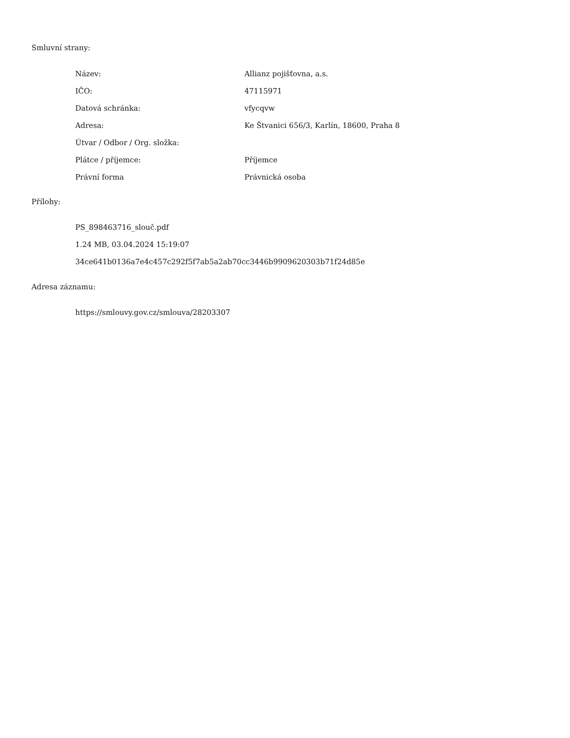Smluvní strany:
| Název: | Allianz pojišťovna, a.s. |
| IČO: | 47115971 |
| Datová schránka: | vfycqvw |
| Adresa: | Ke Štvanici 656/3, Karlín, 18600, Praha 8 |
| Útvar / Odbor / Org. složka: | |
| Plátce / příjemce: | Příjemce |
| Právní forma | Právnická osoba |
Přílohy:
PS_898463716_slouč.pdf
1.24 MB, 03.04.2024 15:19:07
34ce641b0136a7e4c457c292f5f7ab5a2ab70cc3446b9909620303b71f24d85e
Adresa záznamu:
https://smlouvy.gov.cz/smlouva/28203307